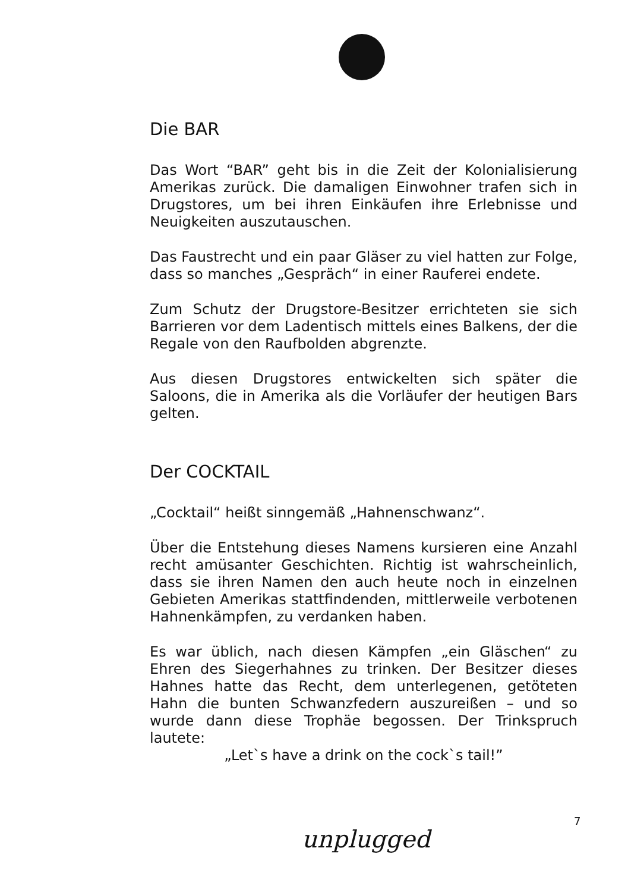Die BAR
Das Wort “BAR” geht bis in die Zeit der Kolonialisierung Amerikas zurück. Die damaligen Einwohner trafen sich in Drugstores, um bei ihren Einkäufen ihre Erlebnisse und Neuigkeiten auszutauschen.
Das Faustrecht und ein paar Gläser zu viel hatten zur Folge, dass so manches „Gespräch“ in einer Rauferei endete.
Zum Schutz der Drugstore-Besitzer errichteten sie sich Barrieren vor dem Ladentisch mittels eines Balkens, der die Regale von den Raufbolden abgrenzte.
Aus diesen Drugstores entwickelten sich später die Saloons, die in Amerika als die Vorläufer der heutigen Bars gelten.
Der COCKTAIL
„Cocktail“ heißt sinngemäß „Hahnenschwanz“.
Über die Entstehung dieses Namens kursieren eine Anzahl recht amüsanter Geschichten. Richtig ist wahrscheinlich, dass sie ihren Namen den auch heute noch in einzelnen Gebieten Amerikas stattfindenden, mittlerweile verbotenen Hahnenkämpfen, zu verdanken haben.
Es war üblich, nach diesen Kämpfen „ein Gläschen“ zu Ehren des Siegerhahnes zu trinken. Der Besitzer dieses Hahnes hatte das Recht, dem unterlegenen, getöteten Hahn die bunten Schwanzfedern auszureißen – und so wurde dann diese Trophäe begossen. Der Trinkspruch lautete:
„Let`s have a drink on the cock`s tail!”
7
unplugged